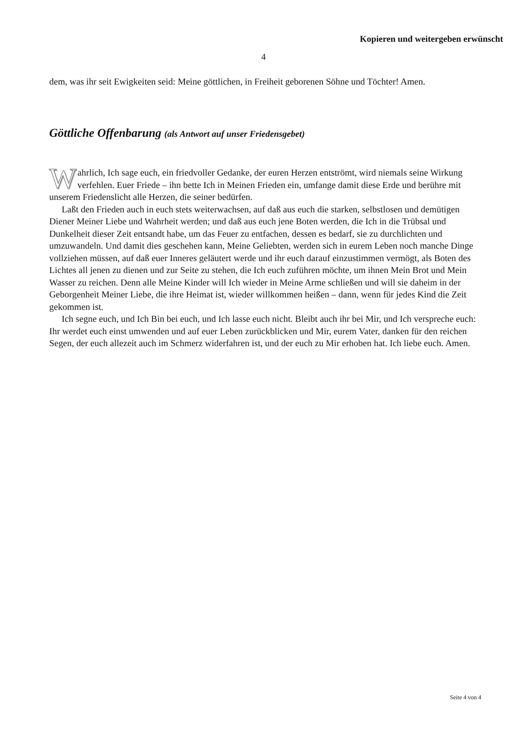Kopieren und weitergeben erwünscht
4
dem, was ihr seit Ewigkeiten seid: Meine göttlichen, in Freiheit geborenen Söhne und Töchter! Amen.
Göttliche Offenbarung (als Antwort auf unser Friedensgebet)
Wahrlich, Ich sage euch, ein friedvoller Gedanke, der euren Herzen entströmt, wird niemals seine Wirkung verfehlen. Euer Friede – ihn bette Ich in Meinen Frieden ein, umfange damit diese Erde und berühre mit unserem Friedenslicht alle Herzen, die seiner bedürfen.
Laßt den Frieden auch in euch stets weiterwachsen, auf daß aus euch die starken, selbstlosen und demütigen Diener Meiner Liebe und Wahrheit werden; und daß aus euch jene Boten werden, die Ich in die Trübsal und Dunkelheit dieser Zeit entsandt habe, um das Feuer zu entfachen, dessen es bedarf, sie zu durchlichten und umzuwandeln. Und damit dies geschehen kann, Meine Geliebten, werden sich in eurem Leben noch manche Dinge vollziehen müssen, auf daß euer Inneres geläutert werde und ihr euch darauf einzustimmen vermögt, als Boten des Lichtes all jenen zu dienen und zur Seite zu stehen, die Ich euch zuführen möchte, um ihnen Mein Brot und Mein Wasser zu reichen. Denn alle Meine Kinder will Ich wieder in Meine Arme schließen und will sie daheim in der Geborgenheit Meiner Liebe, die ihre Heimat ist, wieder willkommen heißen – dann, wenn für jedes Kind die Zeit gekommen ist.
Ich segne euch, und Ich Bin bei euch, und Ich lasse euch nicht. Bleibt auch ihr bei Mir, und Ich verspreche euch: Ihr werdet euch einst umwenden und auf euer Leben zurückblicken und Mir, eurem Vater, danken für den reichen Segen, der euch allezeit auch im Schmerz widerfahren ist, und der euch zu Mir erhoben hat. Ich liebe euch. Amen.
Seite 4 von 4